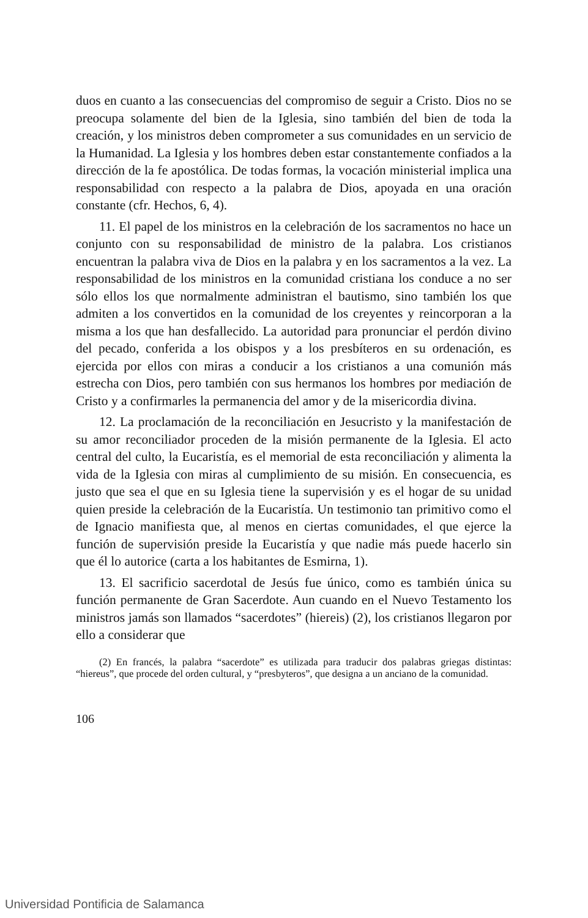duos en cuanto a las consecuencias del compromiso de seguir a Cristo. Dios no se preocupa solamente del bien de la Iglesia, sino también del bien de toda la creación, y los ministros deben comprometer a sus comunidades en un servicio de la Humanidad. La Iglesia y los hombres deben estar constantemente confiados a la dirección de la fe apostólica. De todas formas, la vocación ministerial implica una responsabilidad con respecto a la palabra de Dios, apoyada en una oración constante (cfr. Hechos, 6, 4).
11. El papel de los ministros en la celebración de los sacramentos no hace un conjunto con su responsabilidad de ministro de la palabra. Los cristianos encuentran la palabra viva de Dios en la palabra y en los sacramentos a la vez. La responsabilidad de los ministros en la comunidad cristiana los conduce a no ser sólo ellos los que normalmente administran el bautismo, sino también los que admiten a los convertidos en la comunidad de los creyentes y reincorporan a la misma a los que han desfallecido. La autoridad para pronunciar el perdón divino del pecado, conferida a los obispos y a los presbíteros en su ordenación, es ejercida por ellos con miras a conducir a los cristianos a una comunión más estrecha con Dios, pero también con sus hermanos los hombres por mediación de Cristo y a confirmarles la permanencia del amor y de la misericordia divina.
12. La proclamación de la reconciliación en Jesucristo y la manifestación de su amor reconciliador proceden de la misión permanente de la Iglesia. El acto central del culto, la Eucaristía, es el memorial de esta reconciliación y alimenta la vida de la Iglesia con miras al cumplimiento de su misión. En consecuencia, es justo que sea el que en su Iglesia tiene la supervisión y es el hogar de su unidad quien preside la celebración de la Eucaristía. Un testimonio tan primitivo como el de Ignacio manifiesta que, al menos en ciertas comunidades, el que ejerce la función de supervisión preside la Eucaristía y que nadie más puede hacerlo sin que él lo autorice (carta a los habitantes de Esmirna, 1).
13. El sacrificio sacerdotal de Jesús fue único, como es también única su función permanente de Gran Sacerdote. Aun cuando en el Nuevo Testamento los ministros jamás son llamados “sacerdotes” (hiereis) (2), los cristianos llegaron por ello a considerar que
(2) En francés, la palabra “sacerdote” es utilizada para traducir dos palabras griegas distintas: “hiereus”, que procede del orden cultural, y “presbyteros”, que designa a un anciano de la comunidad.
106
Universidad Pontificia de Salamanca